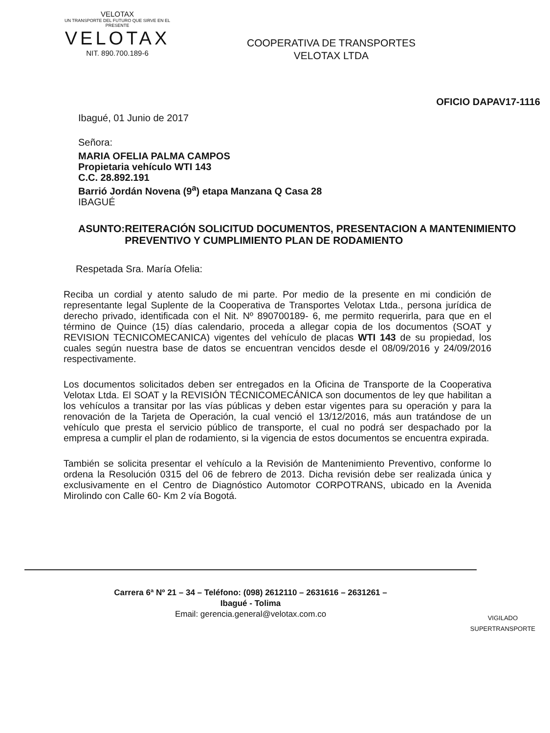VELOTAX
UN TRANSPORTE DEL FUTURO QUE SIRVE EN EL PRESENTE
VELOTAX
NIT. 890.700.189-6
COOPERATIVA DE TRANSPORTES
VELOTAX LTDA
OFICIO DAPAV17-1116
Ibagué, 01 Junio de 2017
Señora:
MARIA OFELIA PALMA CAMPOS
Propietaria vehículo WTI 143
C.C. 28.892.191
Barrió Jordán Novena (9<sup>a</sup>) etapa Manzana Q Casa 28
IBAGUÉ
ASUNTO: REITERACIÓN SOLICITUD DOCUMENTOS, PRESENTACION A MANTENIMIENTO PREVENTIVO Y CUMPLIMIENTO PLAN DE RODAMIENTO
Respetada Sra. María Ofelia:
Reciba un cordial y atento saludo de mi parte. Por medio de la presente en mi condición de representante legal Suplente de la Cooperativa de Transportes Velotax Ltda., persona jurídica de derecho privado, identificada con el Nit. Nº 890700189- 6, me permito requerirla, para que en el término de Quince (15) días calendario, proceda a allegar copia de los documentos (SOAT y REVISION TECNICOMECANICA) vigentes del vehículo de placas WTI 143 de su propiedad, los cuales según nuestra base de datos se encuentran vencidos desde el 08/09/2016 y 24/09/2016 respectivamente.
Los documentos solicitados deben ser entregados en la Oficina de Transporte de la Cooperativa Velotax Ltda. El SOAT y la REVISIÓN TÉCNICOMECÁNICA son documentos de ley que habilitan a los vehículos a transitar por las vías públicas y deben estar vigentes para su operación y para la renovación de la Tarjeta de Operación, la cual venció el 13/12/2016, más aun tratándose de un vehículo que presta el servicio público de transporte, el cual no podrá ser despachado por la empresa a cumplir el plan de rodamiento, si la vigencia de estos documentos se encuentra expirada.
También se solicita presentar el vehículo a la Revisión de Mantenimiento Preventivo, conforme lo ordena la Resolución 0315 del 06 de febrero de 2013. Dicha revisión debe ser realizada única y exclusivamente en el Centro de Diagnóstico Automotor CORPOTRANS, ubicado en la Avenida Mirolindo con Calle 60- Km 2 vía Bogotá.
Carrera 6ª Nº 21 – 34 – Teléfono: (098) 2612110 – 2631616 – 2631261 –
Ibagué - Tolima
Email: gerencia.general@velotax.com.co
VIGILADO
SUPERTRANSPORTE